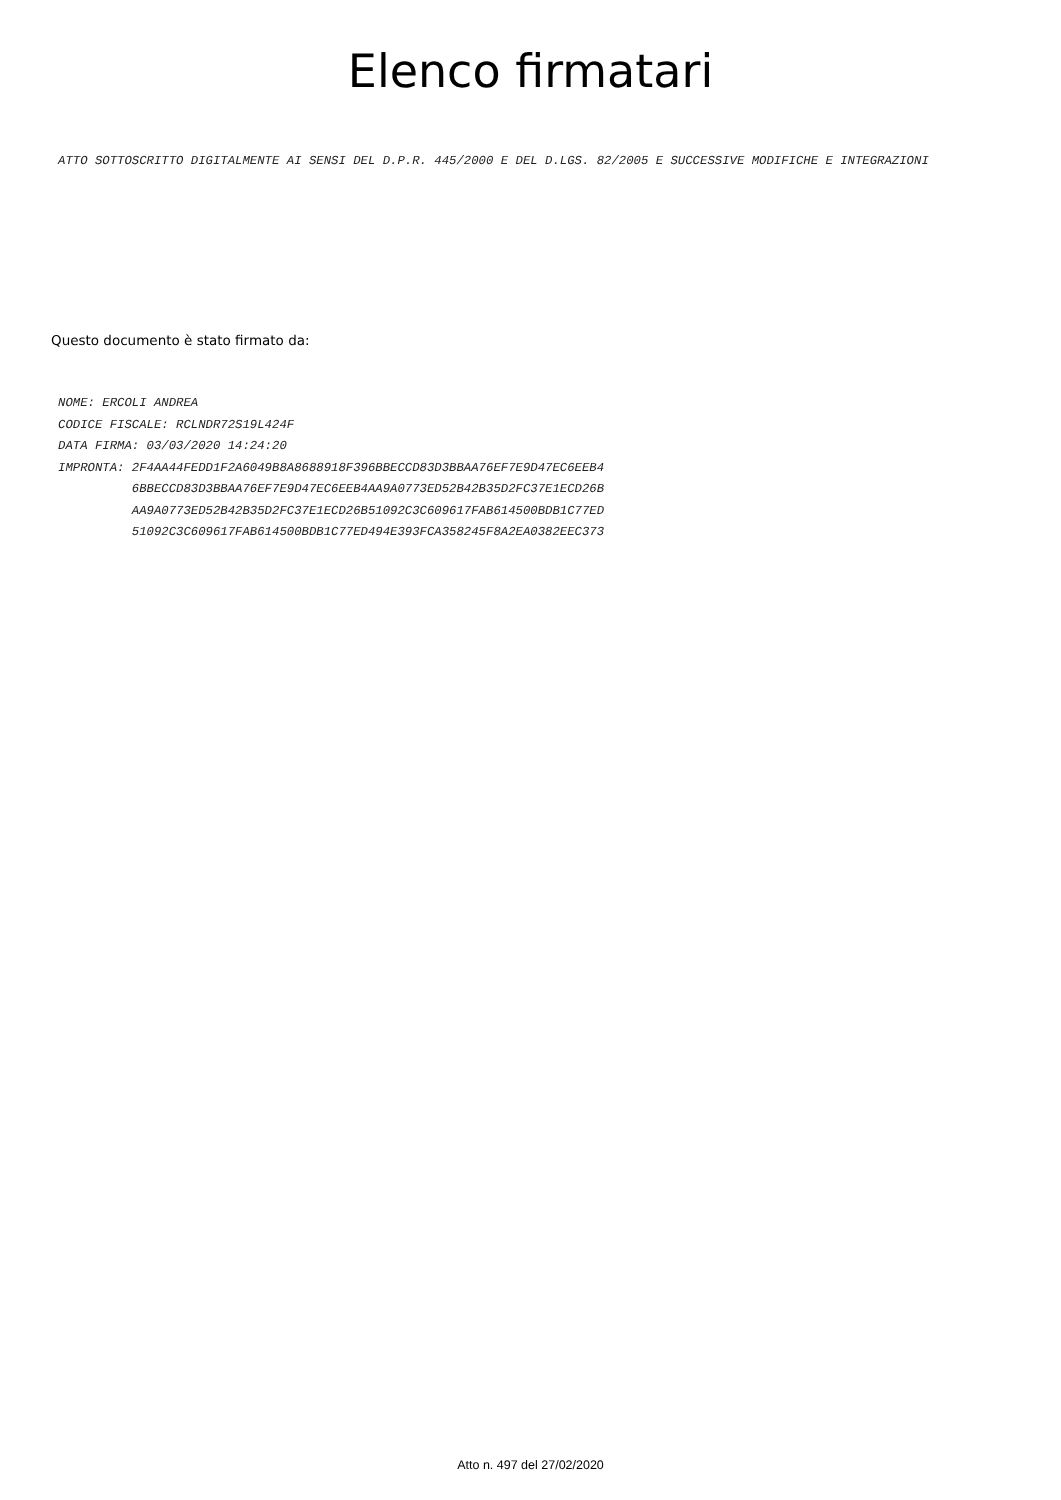Elenco firmatari
ATTO SOTTOSCRITTO DIGITALMENTE AI SENSI DEL D.P.R. 445/2000 E DEL D.LGS. 82/2005 E SUCCESSIVE MODIFICHE E INTEGRAZIONI
Questo documento è stato firmato da:
NOME: ERCOLI ANDREA
CODICE FISCALE: RCLNDR72S19L424F
DATA FIRMA: 03/03/2020 14:24:20
IMPRONTA: 2F4AA44FEDD1F2A6049B8A8688918F396BBECCD83D3BBAA76EF7E9D47EC6EEB4
          6BBECCD83D3BBAA76EF7E9D47EC6EEB4AA9A0773ED52B42B35D2FC37E1ECD26B
          AA9A0773ED52B42B35D2FC37E1ECD26B51092C3C609617FAB614500BDB1C77ED
          51092C3C609617FAB614500BDB1C77ED494E393FCA358245F8A2EA0382EEC373
Atto n. 497 del 27/02/2020